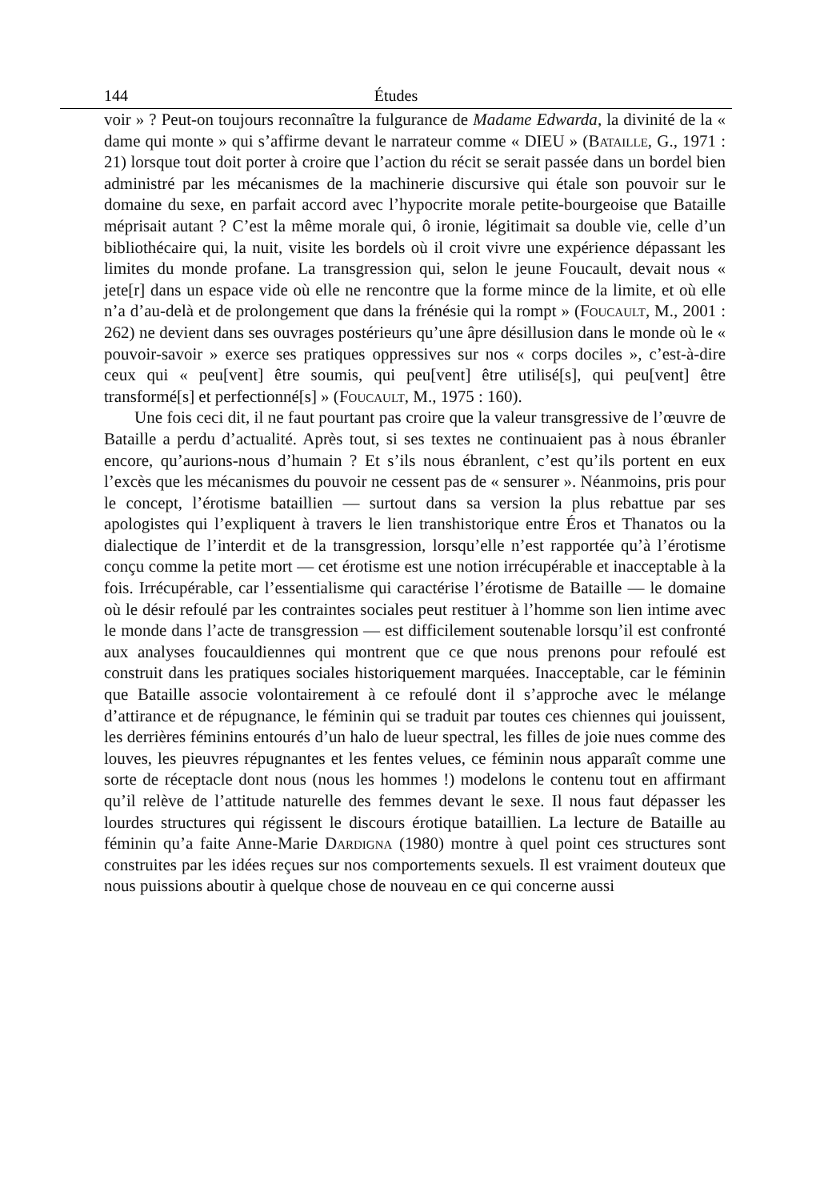144 Études
voir » ? Peut-on toujours reconnaître la fulgurance de Madame Edwarda, la divinité de la « dame qui monte » qui s’affirme devant le narrateur comme « DIEU » (Bataille, G., 1971 : 21) lorsque tout doit porter à croire que l’action du récit se serait passée dans un bordel bien administré par les mécanismes de la machinerie discursive qui étale son pouvoir sur le domaine du sexe, en parfait accord avec l’hypocrite morale petite-bourgeoise que Bataille méprisait autant ? C’est la même morale qui, ô ironie, légitimait sa double vie, celle d’un bibliothécaire qui, la nuit, visite les bordels où il croit vivre une expérience dépassant les limites du monde profane. La transgression qui, selon le jeune Foucault, devait nous « jete[r] dans un espace vide où elle ne rencontre que la forme mince de la limite, et où elle n’a d’au-delà et de prolongement que dans la frénésie qui la rompt » (Foucault, M., 2001 : 262) ne devient dans ses ouvrages postérieurs qu’une âpre désillusion dans le monde où le « pouvoir-savoir » exerce ses pratiques oppressives sur nos « corps dociles », c’est-à-dire ceux qui « peu[vent] être soumis, qui peu[vent] être utilisé[s], qui peu[vent] être transformé[s] et perfectionné[s] » (Foucault, M., 1975 : 160).
Une fois ceci dit, il ne faut pourtant pas croire que la valeur transgressive de l’œuvre de Bataille a perdu d’actualité. Après tout, si ses textes ne continuaient pas à nous ébranler encore, qu’aurions-nous d’humain ? Et s’ils nous ébranlent, c’est qu’ils portent en eux l’excès que les mécanismes du pouvoir ne cessent pas de « sensurer ». Néanmoins, pris pour le concept, l’érotisme bataillien — surtout dans sa version la plus rebattue par ses apologistes qui l’expliquent à travers le lien transhistorique entre Éros et Thanatos ou la dialectique de l’interdit et de la transgression, lorsqu’elle n’est rapportée qu’à l’érotisme conçu comme la petite mort — cet érotisme est une notion irrécupérable et inacceptable à la fois. Irrécupérable, car l’essentialisme qui caractérise l’érotisme de Bataille — le domaine où le désir refoulé par les contraintes sociales peut restituer à l’homme son lien intime avec le monde dans l’acte de transgression — est difficilement soutenable lorsqu’il est confronté aux analyses foucauldiennes qui montrent que ce que nous prenons pour refoulé est construit dans les pratiques sociales historiquement marquées. Inacceptable, car le féminin que Bataille associe volontairement à ce refoulé dont il s’approche avec le mélange d’attirance et de répugnance, le féminin qui se traduit par toutes ces chiennes qui jouissent, les derrières féminins entourés d’un halo de lueur spectral, les filles de joie nues comme des louves, les pieuvres répugnantes et les fentes velues, ce féminin nous apparaît comme une sorte de réceptacle dont nous (nous les hommes !) modelons le contenu tout en affirmant qu’il relève de l’attitude naturelle des femmes devant le sexe. Il nous faut dépasser les lourdes structures qui régissent le discours érotique bataillien. La lecture de Bataille au féminin qu’a faite Anne-Marie Dardigna (1980) montre à quel point ces structures sont construites par les idées reçues sur nos comportements sexuels. Il est vraiment douteux que nous puissions aboutir à quelque chose de nouveau en ce qui concerne aussi